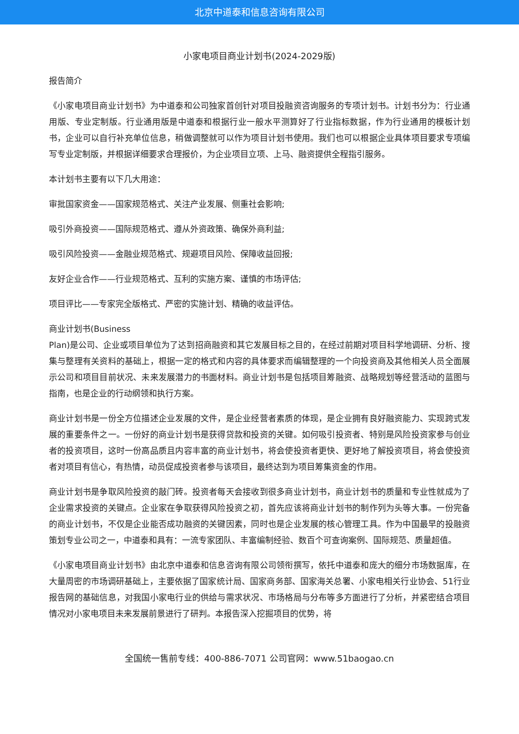北京中道泰和信息咨询有限公司
小家电项目商业计划书(2024-2029版)
报告简介
《小家电项目商业计划书》为中道泰和公司独家首创针对项目投融资咨询服务的专项计划书。计划书分为：行业通用版、专业定制版。行业通用版是中道泰和根据行业一般水平测算好了行业指标数据，作为行业通用的模板计划书，企业可以自行补充单位信息，稍做调整就可以作为项目计划书使用。我们也可以根据企业具体项目要求专项编写专业定制版，并根据详细要求合理报价，为企业项目立项、上马、融资提供全程指引服务。
本计划书主要有以下几大用途：
审批国家资金——国家规范格式、关注产业发展、侧重社会影响;
吸引外商投资——国际规范格式、遵从外资政策、确保外商利益;
吸引风险投资——金融业规范格式、规避项目风险、保障收益回报;
友好企业合作——行业规范格式、互利的实施方案、谨慎的市场评估;
项目评比——专家完全版格式、严密的实施计划、精确的收益评估。
商业计划书(Business
Plan)是公司、企业或项目单位为了达到招商融资和其它发展目标之目的，在经过前期对项目科学地调研、分析、搜集与整理有关资料的基础上，根据一定的格式和内容的具体要求而编辑整理的一个向投资商及其他相关人员全面展示公司和项目目前状况、未来发展潜力的书面材料。商业计划书是包括项目筹融资、战略规划等经营活动的蓝图与指南，也是企业的行动纲领和执行方案。
商业计划书是一份全方位描述企业发展的文件，是企业经营者素质的体现，是企业拥有良好融资能力、实现跨式发展的重要条件之一。一份好的商业计划书是获得贷款和投资的关键。如何吸引投资者、特别是风险投资家参与创业者的投资项目，这时一份高品质且内容丰富的商业计划书，将会使投资者更快、更好地了解投资项目，将会使投资者对项目有信心，有热情，动员促成投资者参与该项目，最终达到为项目筹集资金的作用。
商业计划书是争取风险投资的敲门砖。投资者每天会接收到很多商业计划书，商业计划书的质量和专业性就成为了企业需求投资的关键点。企业家在争取获得风险投资之初，首先应该将商业计划书的制作列为头等大事。一份完备的商业计划书，不仅是企业能否成功融资的关键因素，同时也是企业发展的核心管理工具。作为中国最早的投融资策划专业公司之一，中道泰和具有：一流专家团队、丰富编制经验、数百个可查询案例、国际规范、质量超值。
《小家电项目商业计划书》由北京中道泰和信息咨询有限公司领衔撰写，依托中道泰和庞大的细分市场数据库，在大量周密的市场调研基础上，主要依据了国家统计局、国家商务部、国家海关总署、小家电相关行业协会、51行业报告网的基础信息，对我国小家电行业的供给与需求状况、市场格局与分布等多方面进行了分析，并紧密结合项目情况对小家电项目未来发展前景进行了研判。本报告深入挖掘项目的优势，将
全国统一售前专线：400-886-7071 公司官网：www.51baogao.cn